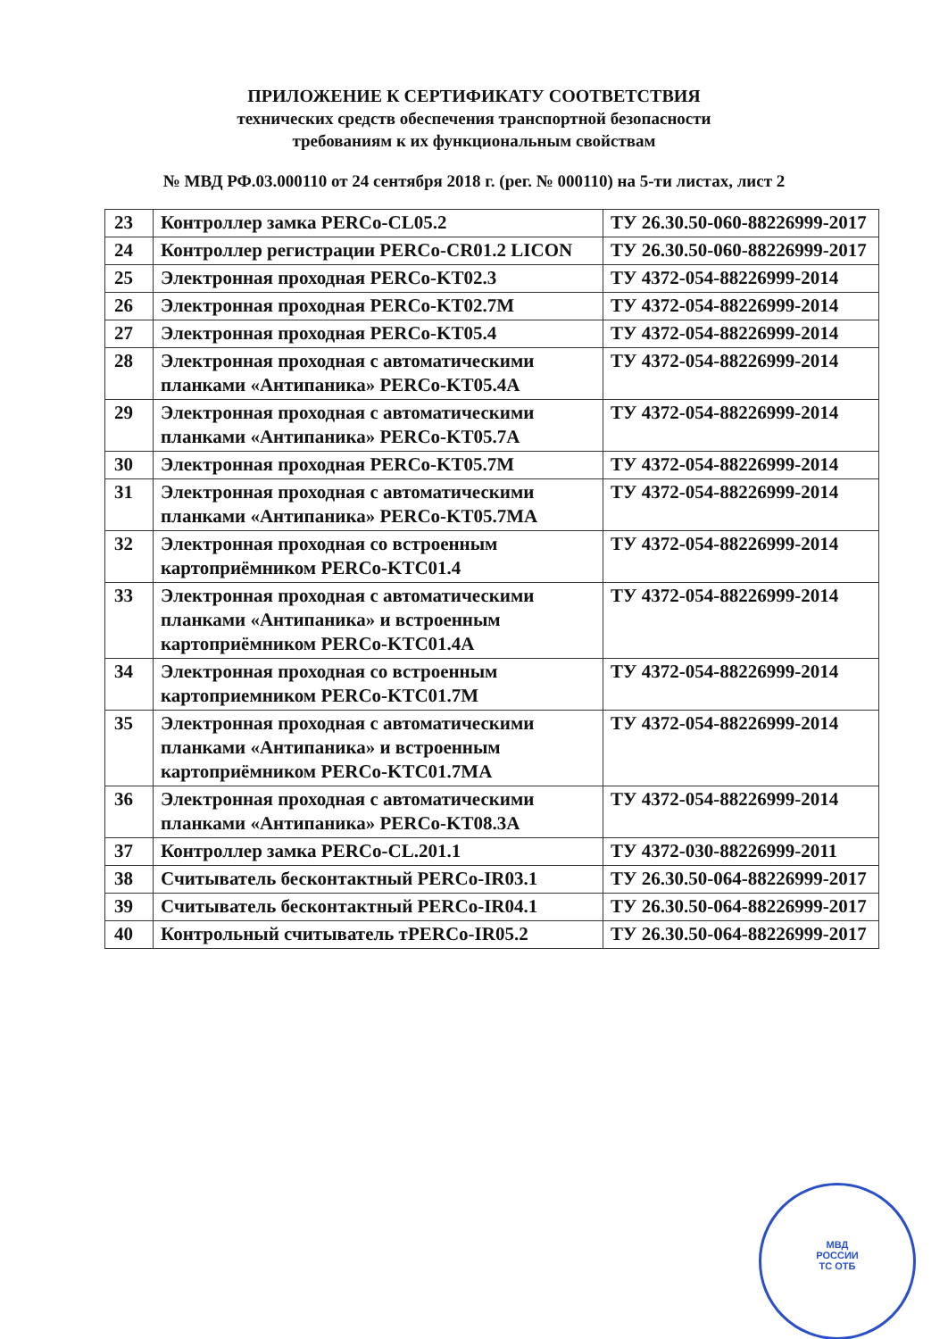ПРИЛОЖЕНИЕ К СЕРТИФИКАТУ СООТВЕТСТВИЯ
технических средств обеспечения транспортной безопасности
требованиям к их функциональным свойствам
№ МВД РФ.03.000110 от 24 сентября 2018 г. (рег. № 000110) на 5-ти листах, лист 2
| 23 | Контроллер замка PERCo-CL05.2 | ТУ 26.30.50-060-88226999-2017 |
| 24 | Контроллер регистрации PERCo-CR01.2 LICON | ТУ 26.30.50-060-88226999-2017 |
| 25 | Электронная проходная PERCo-KT02.3 | ТУ 4372-054-88226999-2014 |
| 26 | Электронная проходная PERCo-KT02.7M | ТУ 4372-054-88226999-2014 |
| 27 | Электронная проходная PERCo-KT05.4 | ТУ 4372-054-88226999-2014 |
| 28 | Электронная проходная с автоматическими планками «Антипаника» PERCo-KT05.4A | ТУ 4372-054-88226999-2014 |
| 29 | Электронная проходная с автоматическими планками «Антипаника» PERCo-KT05.7A | ТУ 4372-054-88226999-2014 |
| 30 | Электронная проходная PERCo-KT05.7M | ТУ 4372-054-88226999-2014 |
| 31 | Электронная проходная с автоматическими планками «Антипаника» PERCo-KT05.7MA | ТУ 4372-054-88226999-2014 |
| 32 | Электронная проходная со встроенным картоприёмником PERCo-KTC01.4 | ТУ 4372-054-88226999-2014 |
| 33 | Электронная проходная с автоматическими планками «Антипаника» и встроенным картоприёмником PERCo-KTC01.4A | ТУ 4372-054-88226999-2014 |
| 34 | Электронная проходная со встроенным картоприемником PERCo-KTC01.7M | ТУ 4372-054-88226999-2014 |
| 35 | Электронная проходная с автоматическими планками «Антипаника» и встроенным картоприёмником PERCo-KTC01.7MA | ТУ 4372-054-88226999-2014 |
| 36 | Электронная проходная с автоматическими планками «Антипаника» PERCo-KT08.3A | ТУ 4372-054-88226999-2014 |
| 37 | Контроллер замка PERCo-CL.201.1 | ТУ 4372-030-88226999-2011 |
| 38 | Считыватель бесконтактный PERCo-IR03.1 | ТУ 26.30.50-064-88226999-2017 |
| 39 | Считыватель бесконтактный PERCo-IR04.1 | ТУ 26.30.50-064-88226999-2017 |
| 40 | Контрольный считыватель тPERCo-IR05.2 | ТУ 26.30.50-064-88226999-2017 |
МВД
РОССИИ
ТС ОТБ